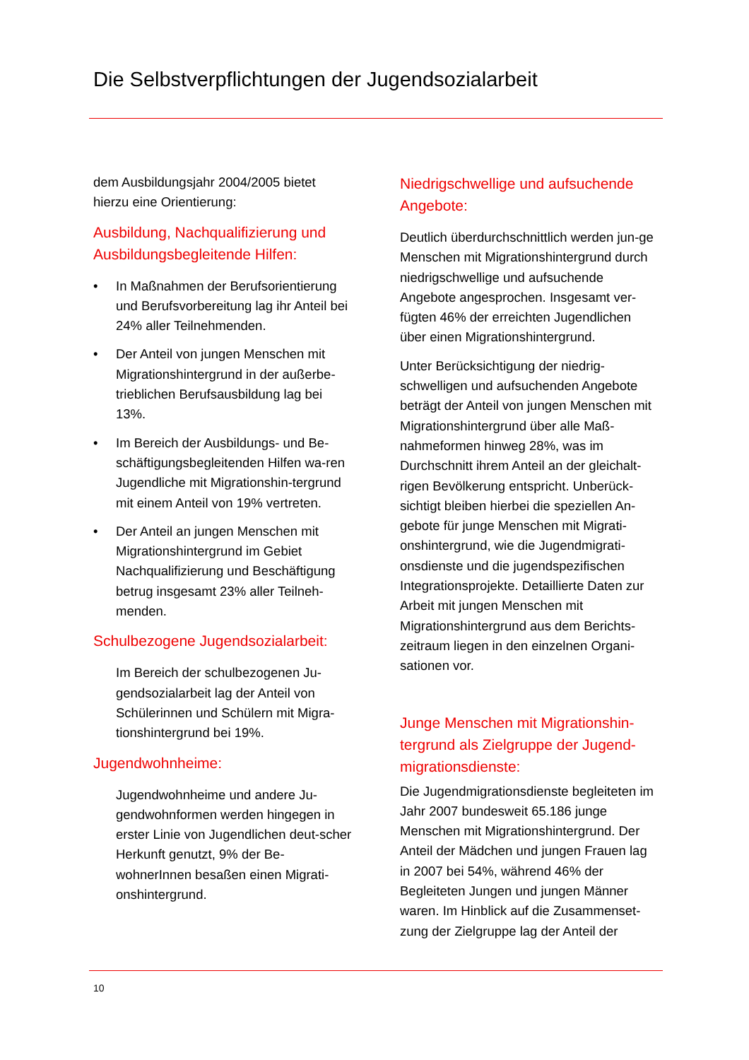Die Selbstverpflichtungen der Jugendsozialarbeit
dem Ausbildungsjahr 2004/2005 bietet hierzu eine Orientierung:
Ausbildung, Nachqualifizierung und Ausbildungsbegleitende Hilfen:
• In Maßnahmen der Berufsorientierung und Berufsvorbereitung lag ihr Anteil bei 24% aller Teilnehmenden.
• Der Anteil von jungen Menschen mit Migrationshintergrund in der außerbe-trieblichen Berufsausbildung lag bei 13%.
• Im Bereich der Ausbildungs- und Be-schäftigungsbegleitenden Hilfen wa-ren Jugendliche mit Migrationshin-tergrund mit einem Anteil von 19% vertreten.
• Der Anteil an jungen Menschen mit Migrationshintergrund im Gebiet Nachqualifizierung und Beschäftigung betrug insgesamt 23% aller Teilneh-menden.
Schulbezogene Jugendsozialarbeit:
Im Bereich der schulbezogenen Ju-gendsozialarbeit lag der Anteil von Schülerinnen und Schülern mit Migra-tionshintergrund bei 19%.
Jugendwohnheime:
Jugendwohnheime und andere Ju-gendwohnformen werden hingegen in erster Linie von Jugendlichen deut-scher Herkunft genutzt, 9% der Be-wohnerInnen besaßen einen Migrati-onshintergrund.
Niedrigschwellige und aufsuchende Angebote:
Deutlich überdurchschnittlich werden jun-ge Menschen mit Migrationshintergrund durch niedrigschwellige und aufsuchende Angebote angesprochen. Insgesamt ver-fügten 46% der erreichten Jugendlichen über einen Migrationshintergrund.
Unter Berücksichtigung der niedrig-schwelligen und aufsuchenden Angebote beträgt der Anteil von jungen Menschen mit Migrationshintergrund über alle Maß-nahmeformen hinweg 28%, was im Durchschnitt ihrem Anteil an der gleichalt-rigen Bevölkerung entspricht. Unberück-sichtigt bleiben hierbei die speziellen An-gebote für junge Menschen mit Migrati-onshintergrund, wie die Jugendmigrati-onsdienste und die jugendspezifischen Integrationsprojekte. Detaillierte Daten zur Arbeit mit jungen Menschen mit Migrationshintergrund aus dem Berichts-zeitraum liegen in den einzelnen Organi-sationen vor.
Junge Menschen mit Migrationshin-tergrund als Zielgruppe der Jugend-migrationsdienste:
Die Jugendmigrationsdienste begleiteten im Jahr 2007 bundesweit 65.186 junge Menschen mit Migrationshintergrund. Der Anteil der Mädchen und jungen Frauen lag in 2007 bei 54%, während 46% der Begleiteten Jungen und jungen Männer waren. Im Hinblick auf die Zusammenset-zung der Zielgruppe lag der Anteil der
10